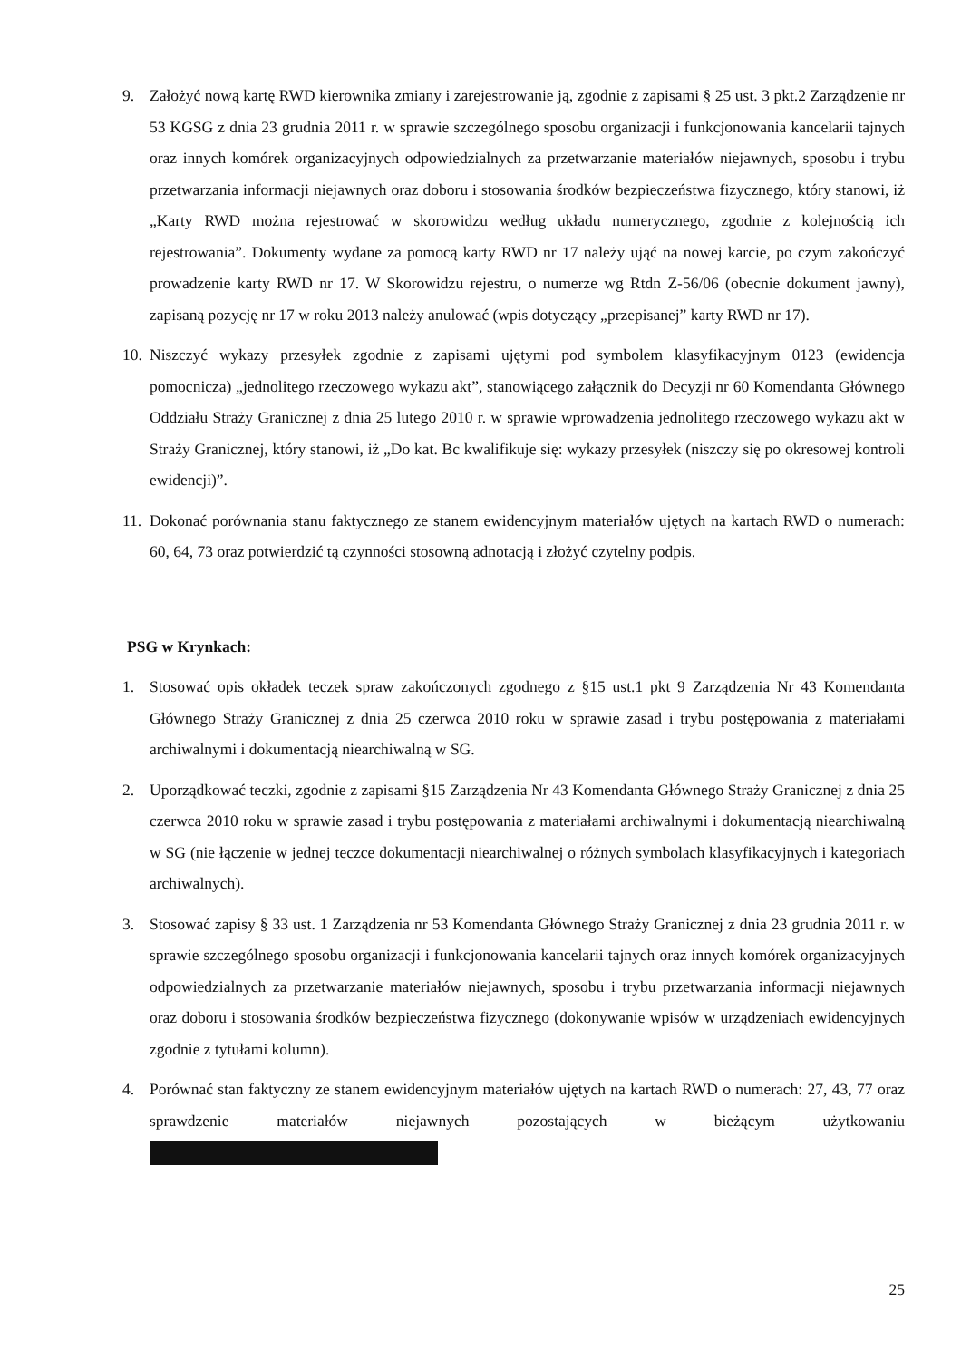9. Założyć nową kartę RWD kierownika zmiany i zarejestrowanie ją, zgodnie z zapisami § 25 ust. 3 pkt.2 Zarządzenie nr 53 KGSG z dnia 23 grudnia 2011 r. w sprawie szczególnego sposobu organizacji i funkcjonowania kancelarii tajnych oraz innych komórek organizacyjnych odpowiedzialnych za przetwarzanie materiałów niejawnych, sposobu i trybu przetwarzania informacji niejawnych oraz doboru i stosowania środków bezpieczeństwa fizycznego, który stanowi, iż „Karty RWD można rejestrować w skorowidzu według układu numerycznego, zgodnie z kolejnością ich rejestrowania”. Dokumenty wydane za pomocą karty RWD nr 17 należy ująć na nowej karcie, po czym zakończyć prowadzenie karty RWD nr 17. W Skorowidzu rejestru, o numerze wg Rtdn Z-56/06 (obecnie dokument jawny), zapisaną pozycję nr 17 w roku 2013 należy anulować (wpis dotyczący „przepisanej” karty RWD nr 17).
10.
Niszczyć wykazy przesyłek zgodnie z zapisami ujętymi pod symbolem klasyfikacyjnym 0123 (ewidencja pomocnicza) „jednolitego rzeczowego wykazu akt”, stanowiącego załącznik do Decyzji nr 60 Komendanta Głównego Oddziału Straży Granicznej z dnia 25 lutego 2010 r. w sprawie wprowadzenia jednolitego rzeczowego wykazu akt w Straży Granicznej, który stanowi, iż „Do kat. Bc kwalifikuje się: wykazy przesyłek (niszczy się po okresowej kontroli ewidencji)”.
11.
Dokonać porównania stanu faktycznego ze stanem ewidencyjnym materiałów ujętych na kartach RWD o numerach: 60, 64, 73 oraz potwierdzić tą czynności stosowną adnotacją i złożyć czytelny podpis.
PSG w Krynkach:
1. Stosować opis okładek teczek spraw zakończonych zgodnego z §15 ust.1 pkt 9 Zarządzenia Nr 43 Komendanta Głównego Straży Granicznej z dnia 25 czerwca 2010 roku w sprawie zasad i trybu postępowania z materiałami archiwalnymi i dokumentacją niearchiwalną w SG.
2. Uporządkować teczki, zgodnie z zapisami §15 Zarządzenia Nr 43 Komendanta Głównego Straży Granicznej z dnia 25 czerwca 2010 roku w sprawie zasad i trybu postępowania z materiałami archiwalnymi i dokumentacją niearchiwalną w SG (nie łączenie w jednej teczce dokumentacji niearchiwalnej o różnych symbolach klasyfikacyjnych i kategoriach archiwalnych).
3. Stosować zapisy § 33 ust. 1 Zarządzenia nr 53 Komendanta Głównego Straży Granicznej z dnia 23 grudnia 2011 r. w sprawie szczególnego sposobu organizacji i funkcjonowania kancelarii tajnych oraz innych komórek organizacyjnych odpowiedzialnych za przetwarzanie materiałów niejawnych, sposobu i trybu przetwarzania informacji niejawnych oraz doboru i stosowania środków bezpieczeństwa fizycznego (dokonywanie wpisów w urządzeniach ewidencyjnych zgodnie z tytułami kolumn).
4. Porównać stan faktyczny ze stanem ewidencyjnym materiałów ujętych na kartach RWD o numerach: 27, 43, 77 oraz sprawdzenie materiałów niejawnych pozostających w bieżącym użytkowaniu
25